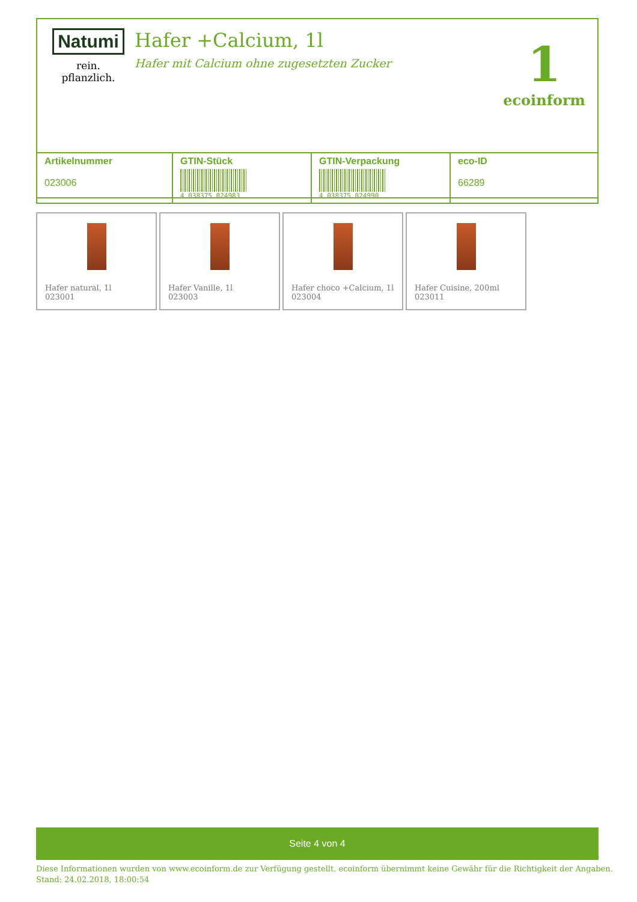Natumi
rein. pflanzlich.
Hafer +Calcium, 1l
Hafer mit Calcium ohne zugesetzten Zucker
1
ecoinform
| Artikelnummer 023006 | GTIN-Stück 4 038375 024983 | GTIN-Verpackung 4 038375 024990 | eco-ID 66289 |
Hafer natural, 1l
023001
Hafer Vanille, 1l
023003
Hafer choco +Calcium, 1l
023004
Hafer Cuisine, 200ml
023011
Seite 4 von 4
Diese Informationen wurden von www.ecoinform.de zur Verfügung gestellt. ecoinform übernimmt keine Gewähr für die Richtigkeit der Angaben.
Stand: 24.02.2018, 18:00:54